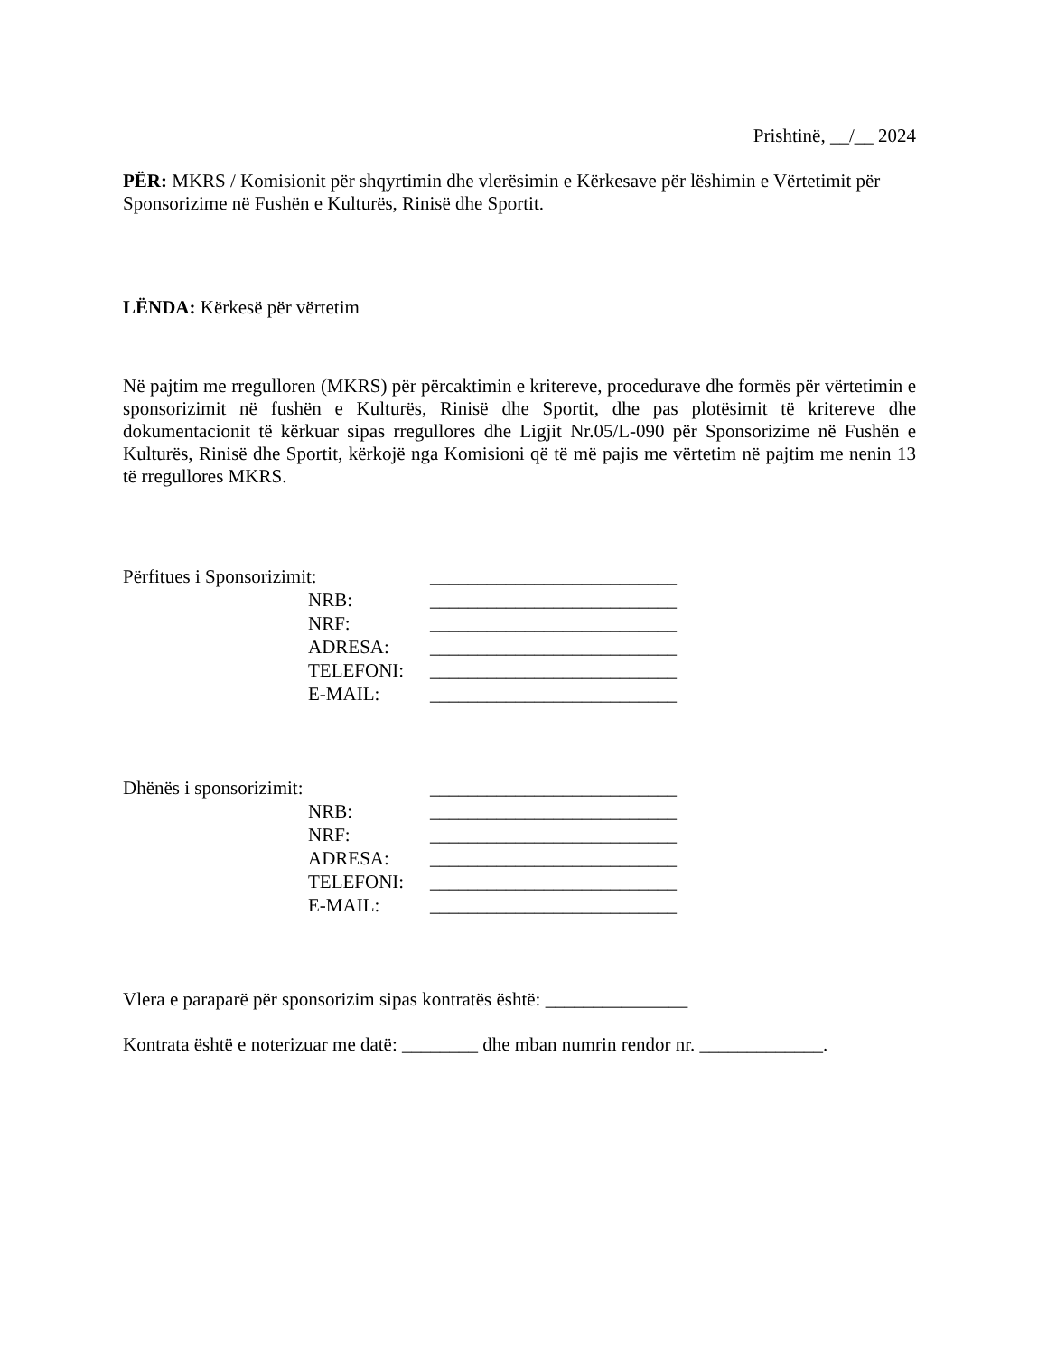Prishtinë, __/__ 2024
PËR: MKRS / Komisionit për shqyrtimin dhe vlerësimin e Kërkesave për lëshimin e Vërtetimit për Sponsorizime në Fushën e Kulturës, Rinisë dhe Sportit.
LËNDA: Kërkesë për vërtetim
Në pajtim me rregulloren (MKRS) për përcaktimin e kritereve, procedurave dhe formës për vërtetimin e sponsorizimit në fushën e Kulturës, Rinisë dhe Sportit, dhe pas plotësimit të kritereve dhe dokumentacionit të kërkuar sipas rregullores dhe Ligjit Nr.05/L-090 për Sponsorizime në Fushën e Kulturës, Rinisë dhe Sportit, kërkojë nga Komisioni që të më pajis me vërtetim në pajtim me nenin 13 të rregullores MKRS.
| Përfitues i Sponsorizimit: | | __________________________ |
| | NRB: | __________________________ |
| | NRF: | __________________________ |
| | ADRESA: | __________________________ |
| | TELEFONI: | __________________________ |
| | E-MAIL: | __________________________ |
| Dhënës i sponsorizimit: | | __________________________ |
| | NRB: | __________________________ |
| | NRF: | __________________________ |
| | ADRESA: | __________________________ |
| | TELEFONI: | __________________________ |
| | E-MAIL: | __________________________ |
Vlera e paraparë për sponsorizim sipas kontratës është: _______________
Kontrata është e noterizuar me datë: ________ dhe mban numrin rendor nr. _____________.